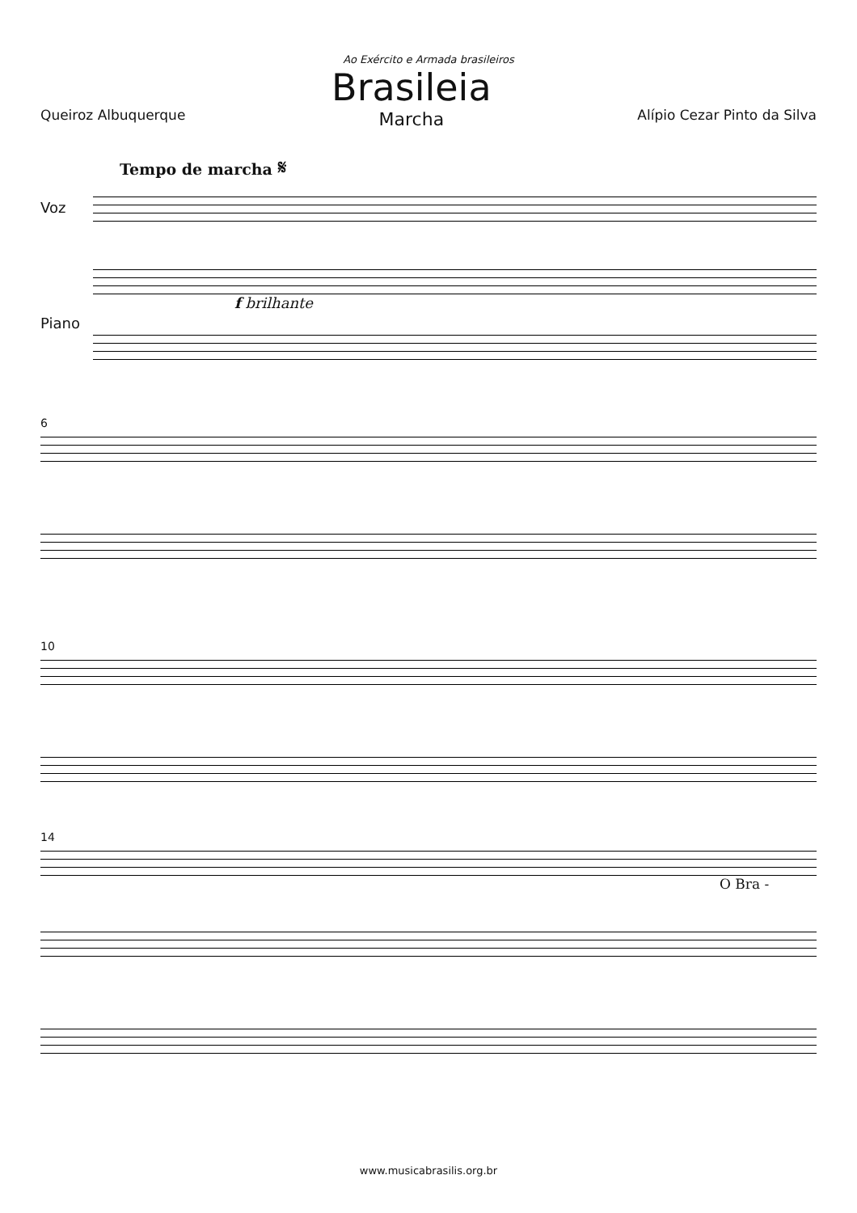Ao Exército e Armada brasileiros
Queiroz Albuquerque
Brasileia
Marcha
Alípio Cezar Pinto da Silva
Tempo de marcha 𝄋
Voz
Piano
f brilhante
6
10
14
O Bra -
www.musicabrasilis.org.br